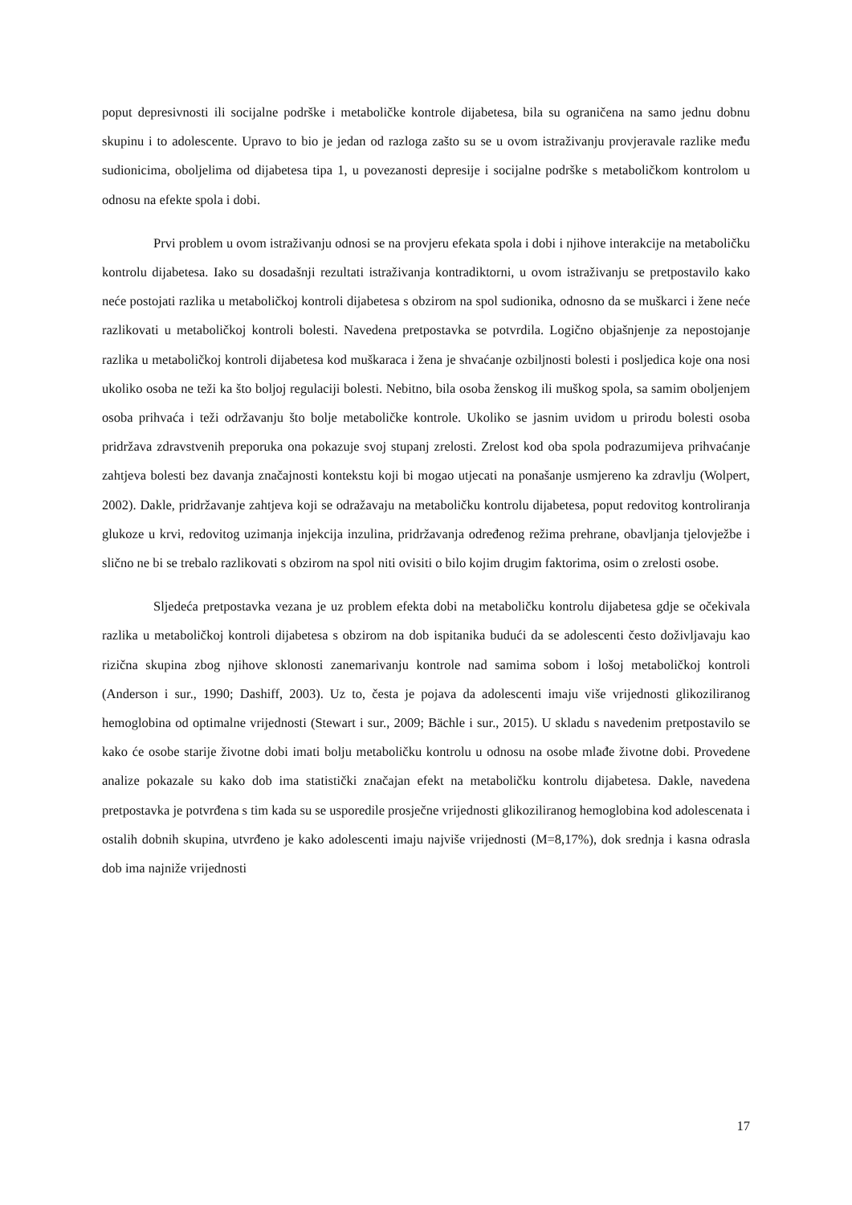poput depresivnosti ili socijalne podrške i metaboličke kontrole dijabetesa, bila su ograničena na samo jednu dobnu skupinu i to adolescente. Upravo to bio je jedan od razloga zašto su se u ovom istraživanju provjeravale razlike među sudionicima, oboljelima od dijabetesa tipa 1, u povezanosti depresije i socijalne podrške s metaboličkom kontrolom u odnosu na efekte spola i dobi.
Prvi problem u ovom istraživanju odnosi se na provjeru efekata spola i dobi i njihove interakcije na metaboličku kontrolu dijabetesa. Iako su dosadašnji rezultati istraživanja kontradiktorni, u ovom istraživanju se pretpostavilo kako neće postojati razlika u metaboličkoj kontroli dijabetesa s obzirom na spol sudionika, odnosno da se muškarci i žene neće razlikovati u metaboličkoj kontroli bolesti. Navedena pretpostavka se potvrdila. Logično objašnjenje za nepostojanje razlika u metaboličkoj kontroli dijabetesa kod muškaraca i žena je shvaćanje ozbiljnosti bolesti i posljedica koje ona nosi ukoliko osoba ne teži ka što boljoj regulaciji bolesti. Nebitno, bila osoba ženskog ili muškog spola, sa samim oboljenjem osoba prihvaća i teži održavanju što bolje metaboličke kontrole. Ukoliko se jasnim uvidom u prirodu bolesti osoba pridržava zdravstvenih preporuka ona pokazuje svoj stupanj zrelosti. Zrelost kod oba spola podrazumijeva prihvaćanje zahtjeva bolesti bez davanja značajnosti kontekstu koji bi mogao utjecati na ponašanje usmjereno ka zdravlju (Wolpert, 2002). Dakle, pridržavanje zahtjeva koji se odražavaju na metaboličku kontrolu dijabetesa, poput redovitog kontroliranja glukoze u krvi, redovitog uzimanja injekcija inzulina, pridržavanja određenog režima prehrane, obavljanja tjelovježbe i slično ne bi se trebalo razlikovati s obzirom na spol niti ovisiti o bilo kojim drugim faktorima, osim o zrelosti osobe.
Sljedeća pretpostavka vezana je uz problem efekta dobi na metaboličku kontrolu dijabetesa gdje se očekivala razlika u metaboličkoj kontroli dijabetesa s obzirom na dob ispitanika budući da se adolescenti često doživljavaju kao rizična skupina zbog njihove sklonosti zanemarivanju kontrole nad samima sobom i lošoj metaboličkoj kontroli (Anderson i sur., 1990; Dashiff, 2003). Uz to, česta je pojava da adolescenti imaju više vrijednosti glikoziliranog hemoglobina od optimalne vrijednosti (Stewart i sur., 2009; Bächle i sur., 2015). U skladu s navedenim pretpostavilo se kako će osobe starije životne dobi imati bolju metaboličku kontrolu u odnosu na osobe mlađe životne dobi. Provedene analize pokazale su kako dob ima statistički značajan efekt na metaboličku kontrolu dijabetesa. Dakle, navedena pretpostavka je potvrđena s tim kada su se usporedile prosječne vrijednosti glikoziliranog hemoglobina kod adolescenata i ostalih dobnih skupina, utvrđeno je kako adolescenti imaju najviše vrijednosti (M=8,17%), dok srednja i kasna odrasla dob ima najniže vrijednosti
17